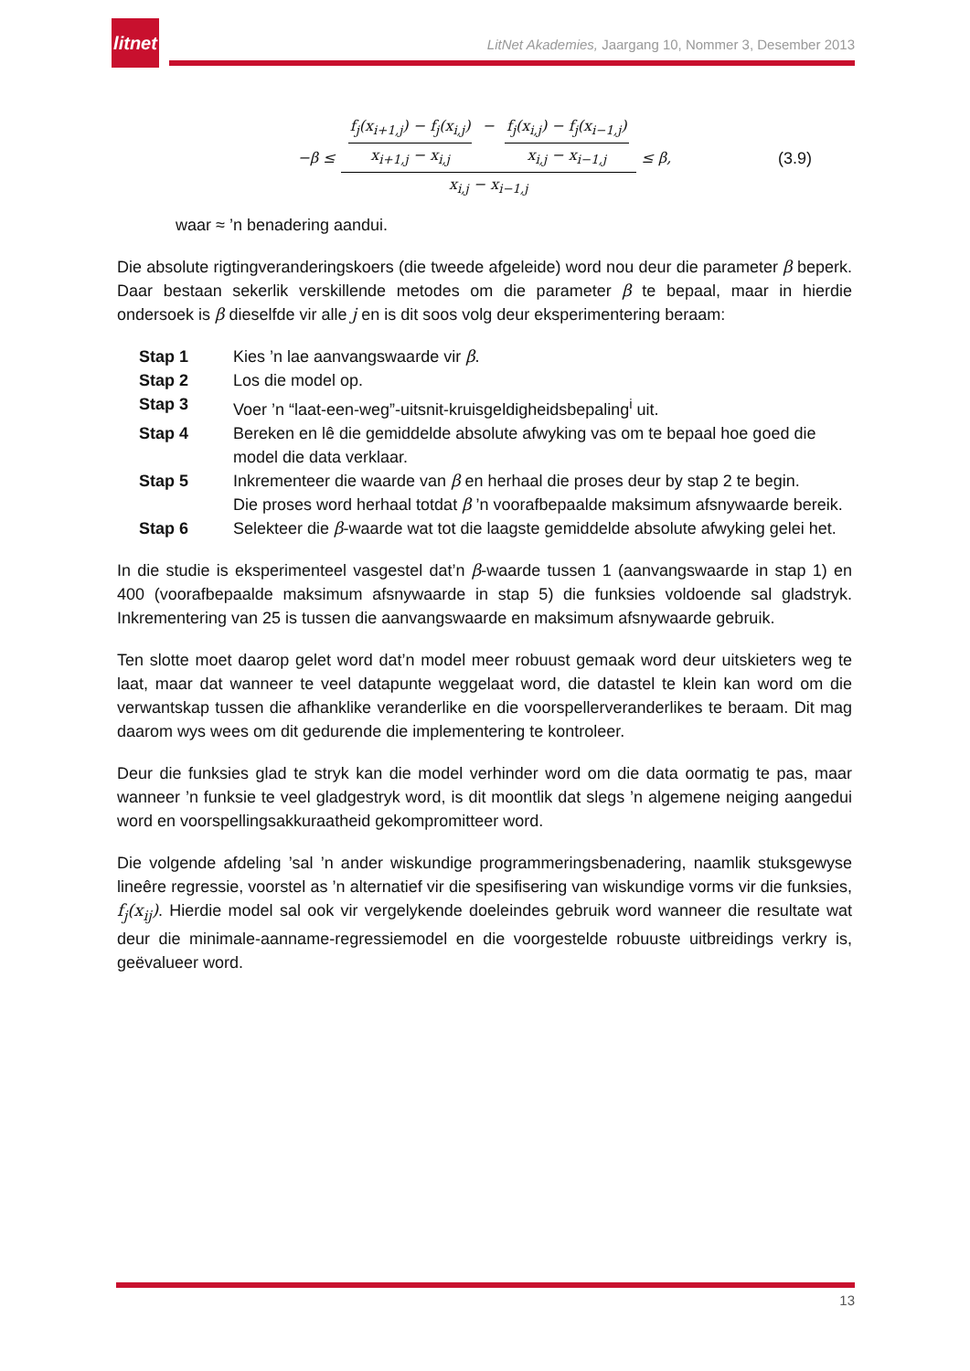litnet
LitNet Akademies, Jaargang 10, Nommer 3, Desember 2013
−β ≤ f<sub>j</sub>(x<sub>i+1,j</sub>) − f<sub>j</sub>(x<sub>i,j</sub>) x<sub>i+1,j</sub> − x<sub>i,j</sub> − f<sub>j</sub>(x<sub>i,j</sub>) − f<sub>j</sub>(x<sub>i−1,j</sub>) x<sub>i,j</sub> − x<sub>i−1,j</sub> x<sub>i,j</sub> − x<sub>i−1,j</sub> ≤ β, (3.9)
waar ≈ ’n benadering aandui.
Die absolute rigtingveranderingskoers (die tweede afgeleide) word nou deur die parameter β beperk. Daar bestaan sekerlik verskillende metodes om die parameter β te bepaal, maar in hierdie ondersoek is β dieselfde vir alle j en is dit soos volg deur eksperimentering beraam:
| Stap 1 | Kies ’n lae aanvangswaarde vir β . |
| Stap 2 | Los die model op. |
| Stap 3 | Voer ’n “laat-een-weg”-uitsnit-kruisgeldigheidsbepaling<sup>i</sup> uit. |
| Stap 4 | Bereken en lê die gemiddelde absolute afwyking vas om te bepaal hoe goed die model die data verklaar. |
| Stap 5 | Inkrementeer die waarde van β en herhaal die proses deur by stap 2 te begin. Die proses word herhaal totdat β ’n voorafbepaalde maksimum afsnywaarde bereik. |
| Stap 6 | Selekteer die β -waarde wat tot die laagste gemiddelde absolute afwyking gelei het. |
In die studie is eksperimenteel vasgestel dat’n β-waarde tussen 1 (aanvangswaarde in stap 1) en 400 (voorafbepaalde maksimum afsnywaarde in stap 5) die funksies voldoende sal gladstryk. Inkrementering van 25 is tussen die aanvangswaarde en maksimum afsnywaarde gebruik.
Ten slotte moet daarop gelet word dat’n model meer robuust gemaak word deur uitskieters weg te laat, maar dat wanneer te veel datapunte weggelaat word, die datastel te klein kan word om die verwantskap tussen die afhanklike veranderlike en die voorspellerveranderlikes te beraam. Dit mag daarom wys wees om dit gedurende die implementering te kontroleer.
Deur die funksies glad te stryk kan die model verhinder word om die data oormatig te pas, maar wanneer ’n funksie te veel gladgestryk word, is dit moontlik dat slegs ’n algemene neiging aangedui word en voorspellingsakkuraatheid gekompromitteer word.
Die volgende afdeling ’sal ’n ander wiskundige programmeringsbenadering, naamlik stuksgewyse lineêre regressie, voorstel as ’n alternatief vir die spesifisering van wiskundige vorms vir die funksies, f<sub>j</sub>(x<sub>ij</sub>). Hierdie model sal ook vir vergelykende doeleindes gebruik word wanneer die resultate wat deur die minimale-aanname-regressiemodel en die voorgestelde robuuste uitbreidings verkry is, geëvalueer word.
13